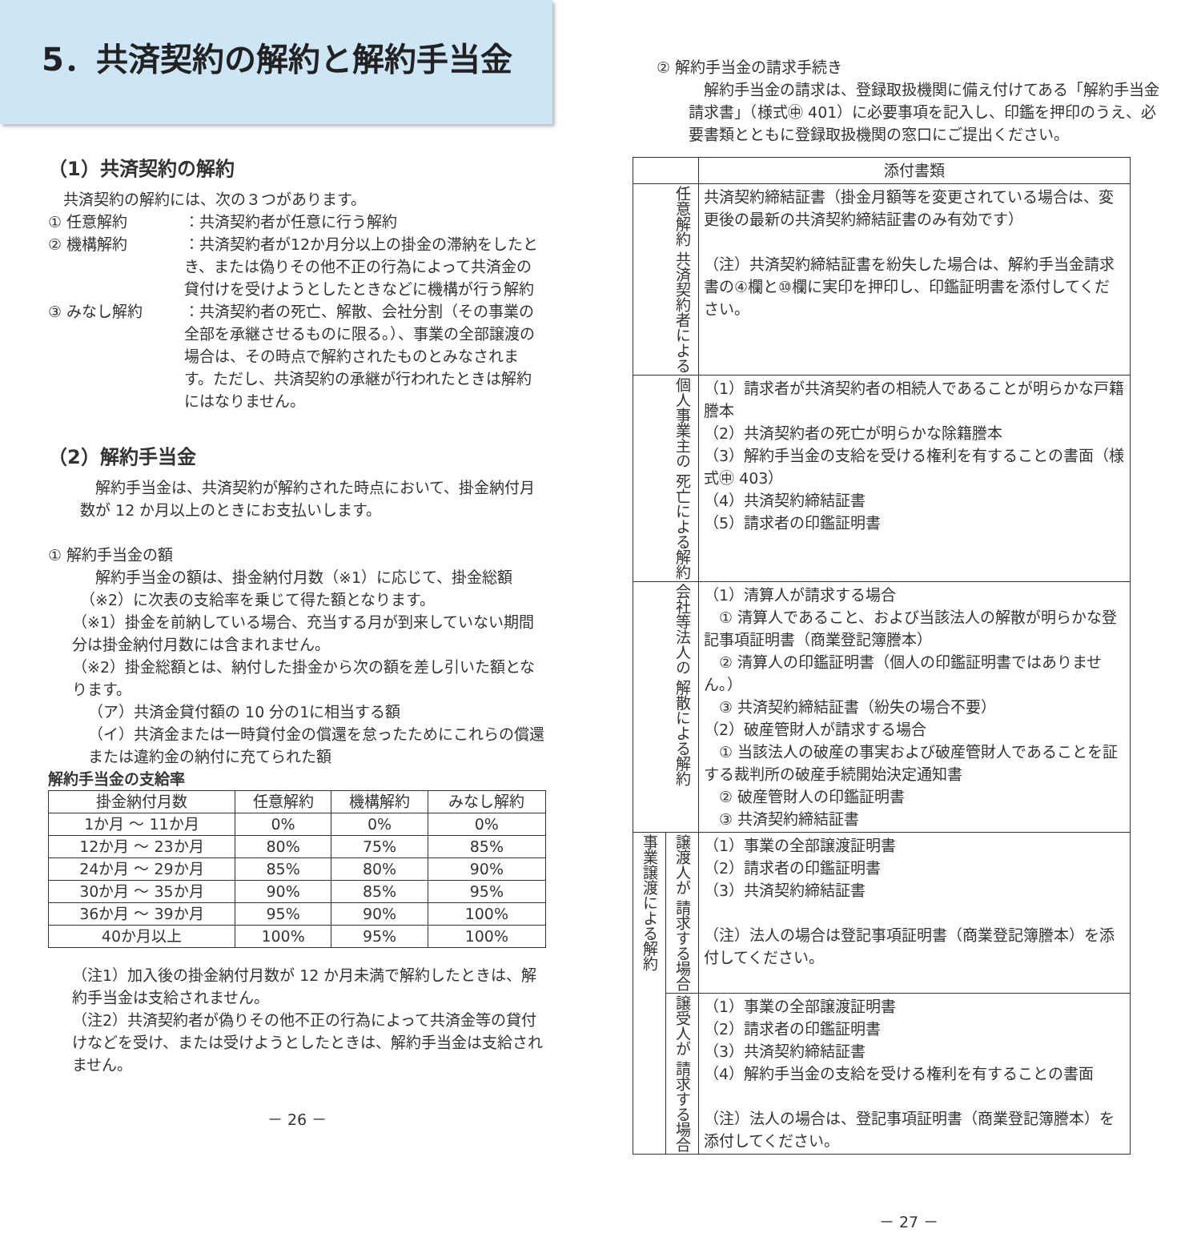5．共済契約の解約と解約手当金
（1）共済契約の解約
　共済契約の解約には、次の３つがあります。
① 任意解約 ：共済契約者が任意に行う解約
② 機構解約 ：共済契約者が12か月分以上の掛金の滞納をしたとき、または偽りその他不正の行為によって共済金の貸付けを受けようとしたときなどに機構が行う解約
③ みなし解約 ：共済契約者の死亡、解散、会社分割（その事業の全部を承継させるものに限る。）、事業の全部譲渡の場合は、その時点で解約されたものとみなされます。ただし、共済契約の承継が行われたときは解約にはなりません。
（2）解約手当金
　解約手当金は、共済契約が解約された時点において、掛金納付月数が 12 か月以上のときにお支払いします。
① 解約手当金の額
　解約手当金の額は、掛金納付月数（※1）に応じて、掛金総額（※2）に次表の支給率を乗じて得た額となります。
（※1）掛金を前納している場合、充当する月が到来していない期間分は掛金納付月数には含まれません。
（※2）掛金総額とは、納付した掛金から次の額を差し引いた額となります。
（ア）共済金貸付額の 10 分の1に相当する額
（イ）共済金または一時貸付金の償還を怠ったためにこれらの償還または違約金の納付に充てられた額
解約手当金の支給率
| 掛金納付月数 | 任意解約 | 機構解約 | みなし解約 |
| --- | --- | --- | --- |
| 1か月 ～ 11か月 | 0% | 0% | 0% |
| 12か月 ～ 23か月 | 80% | 75% | 85% |
| 24か月 ～ 29か月 | 85% | 80% | 90% |
| 30か月 ～ 35か月 | 90% | 85% | 95% |
| 36か月 ～ 39か月 | 95% | 90% | 100% |
| 40か月以上 | 100% | 95% | 100% |
（注1）加入後の掛金納付月数が 12 か月未満で解約したときは、解約手当金は支給されません。
（注2）共済契約者が偽りその他不正の行為によって共済金等の貸付けなどを受け、または受けようとしたときは、解約手当金は支給されません。
－ 26 －
② 解約手当金の請求手続き
　解約手当金の請求は、登録取扱機関に備え付けてある「解約手当金請求書」（様式㊥ 401）に必要事項を記入し、印鑑を押印のうえ、必要書類とともに登録取扱機関の窓口にご提出ください。
| | | 添付書類 |
| 任意解約 共済契約者による | | 共済契約締結証書（掛金月額等を変更されている場合は、変更後の最新の共済契約締結証書のみ有効です） （注）共済契約締結証書を紛失した場合は、解約手当金請求書の④欄と⑩欄に実印を押印し、印鑑証明書を添付してください。 |
| 個人事業主の 死亡による解約 | | （1）請求者が共済契約者の相続人であることが明らかな戸籍謄本 （2）共済契約者の死亡が明らかな除籍謄本 （3）解約手当金の支給を受ける権利を有することの書面（様式㊥ 403） （4）共済契約締結証書 （5）請求者の印鑑証明書 |
| 会社等法人の 解散による解約 | | （1）清算人が請求する場合 ① 清算人であること、および当該法人の解散が明らかな登記事項証明書（商業登記簿謄本） ② 清算人の印鑑証明書（個人の印鑑証明書ではありません。） ③ 共済契約締結証書（紛失の場合不要） （2）破産管財人が請求する場合 ① 当該法人の破産の事実および破産管財人であることを証する裁判所の破産手続開始決定通知書 ② 破産管財人の印鑑証明書 ③ 共済契約締結証書 |
| 事業譲渡による解約 | 譲渡人が 請求する場合 | （1）事業の全部譲渡証明書 （2）請求者の印鑑証明書 （3）共済契約締結証書 （注）法人の場合は登記事項証明書（商業登記簿謄本）を添付してください。 |
| | 譲受人が 請求する場合 | （1）事業の全部譲渡証明書 （2）請求者の印鑑証明書 （3）共済契約締結証書 （4）解約手当金の支給を受ける権利を有することの書面 （注）法人の場合は、登記事項証明書（商業登記簿謄本）を添付してください。 |
－ 27 －